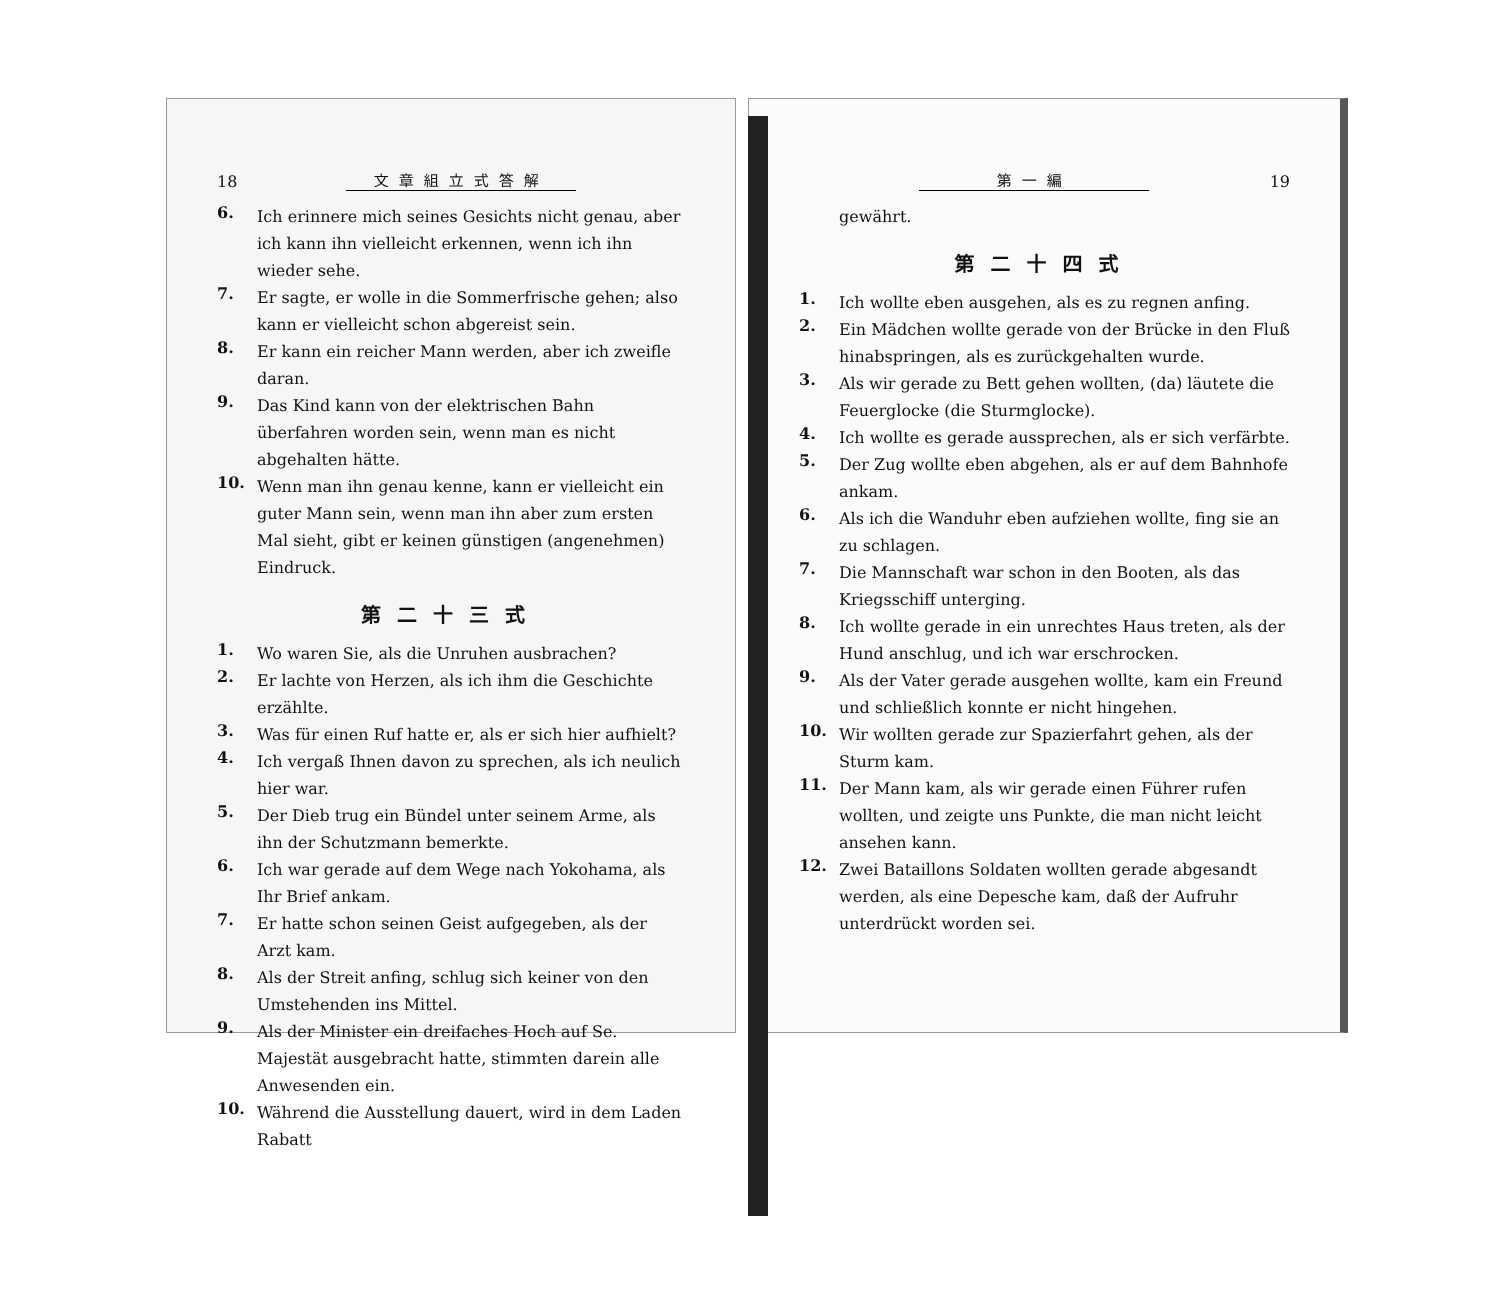18 文章組立式答解
6.
Ich erinnere mich seines Gesichts nicht genau, aber ich kann ihn vielleicht erkennen, wenn ich ihn wieder sehe.
7.
Er sagte, er wolle in die Sommerfrische gehen; also kann er vielleicht schon abgereist sein.
8.
Er kann ein reicher Mann werden, aber ich zweifle daran.
9.
Das Kind kann von der elektrischen Bahn überfahren worden sein, wenn man es nicht abgehalten hätte.
10.
Wenn man ihn genau kenne, kann er vielleicht ein guter Mann sein, wenn man ihn aber zum ersten Mal sieht, gibt er keinen günstigen (angenehmen) Eindruck.
第二十三式
1.
Wo waren Sie, als die Unruhen ausbrachen?
2.
Er lachte von Herzen, als ich ihm die Geschichte erzählte.
3.
Was für einen Ruf hatte er, als er sich hier aufhielt?
4.
Ich vergaß Ihnen davon zu sprechen, als ich neulich hier war.
5.
Der Dieb trug ein Bündel unter seinem Arme, als ihn der Schutzmann bemerkte.
6.
Ich war gerade auf dem Wege nach Yokohama, als Ihr Brief ankam.
7.
Er hatte schon seinen Geist aufgegeben, als der Arzt kam.
8.
Als der Streit anfing, schlug sich keiner von den Umstehenden ins Mittel.
9.
Als der Minister ein dreifaches Hoch auf Se. Majestät ausgebracht hatte, stimmten darein alle Anwesenden ein.
10.
Während die Ausstellung dauert, wird in dem Laden Rabatt
第一編 19
gewährt.
第二十四式
1.
Ich wollte eben ausgehen, als es zu regnen anfing.
2.
Ein Mädchen wollte gerade von der Brücke in den Fluß hinabspringen, als es zurückgehalten wurde.
3.
Als wir gerade zu Bett gehen wollten, (da) läutete die Feuerglocke (die Sturmglocke).
4.
Ich wollte es gerade aussprechen, als er sich verfärbte.
5.
Der Zug wollte eben abgehen, als er auf dem Bahnhofe ankam.
6.
Als ich die Wanduhr eben aufziehen wollte, fing sie an zu schlagen.
7.
Die Mannschaft war schon in den Booten, als das Kriegsschiff unterging.
8.
Ich wollte gerade in ein unrechtes Haus treten, als der Hund anschlug, und ich war erschrocken.
9.
Als der Vater gerade ausgehen wollte, kam ein Freund und schließlich konnte er nicht hingehen.
10.
Wir wollten gerade zur Spazierfahrt gehen, als der Sturm kam.
11.
Der Mann kam, als wir gerade einen Führer rufen wollten, und zeigte uns Punkte, die man nicht leicht ansehen kann.
12.
Zwei Bataillons Soldaten wollten gerade abgesandt werden, als eine Depesche kam, daß der Aufruhr unterdrückt worden sei.